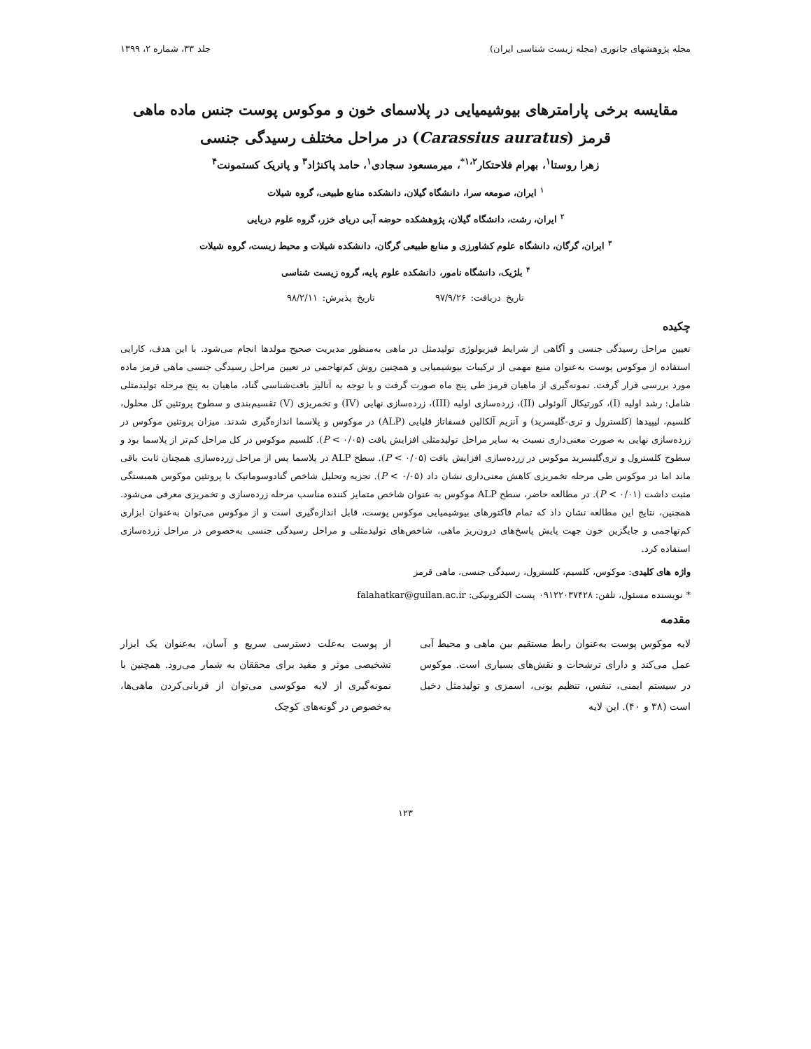مجله پژوهشهای جانوری (مجله زیست شناسی ایران) جلد ۳۳، شماره ۲، ۱۳۹۹
مقایسه برخی پارامترهای بیوشیمیایی در پلاسمای خون و موکوس پوست جنس ماده ماهی قرمز (Carassius auratus) در مراحل مختلف رسیدگی جنسی
زهرا روستا<sup>۱</sup>، بهرام فلاحتکار<sup>۱،۲*</sup>، میرمسعود سجادی<sup>۱</sup>، حامد پاکنژاد<sup>۳</sup> و پاتریک کستمونت<sup>۴</sup>
<sup>۱</sup> ایران، صومعه سرا، دانشگاه گیلان، دانشکده منابع طبیعی، گروه شیلات
<sup>۲</sup> ایران، رشت، دانشگاه گیلان، پژوهشکده حوضه آبی دریای خزر، گروه علوم دریایی
<sup>۳</sup> ایران، گرگان، دانشگاه علوم کشاورزی و منابع طبیعی گرگان، دانشکده شیلات و محیط زیست، گروه شیلات
<sup>۴</sup> بلژیک، دانشگاه نامور، دانشکده علوم پایه، گروه زیست شناسی
تاریخ دریافت: ۹۷/۹/۲۶ تاریخ پذیرش: ۹۸/۲/۱۱
چکیده
تعیین مراحل رسیدگی جنسی و آگاهی از شرایط فیزیولوژی تولیدمثل در ماهی به‌منظور مدیریت صحیح مولدها انجام می‌شود. با این هدف، کارایی استفاده از موکوس پوست به‌عنوان منبع مهمی از ترکیبات بیوشیمیایی و همچنین روش کم‌تهاجمی در تعیین مراحل رسیدگی جنسی ماهی قرمز ماده مورد بررسی قرار گرفت. نمونه‌گیری از ماهیان قرمز طی پنج ماه صورت گرفت و با توجه به آنالیز بافت‌شناسی گناد، ماهیان به پنج مرحله تولیدمثلی شامل: رشد اولیه (I)، کورتیکال آلوئولی (II)، زرده‌سازی اولیه (III)، زرده‌سازی نهایی (IV) و تخمریزی (V) تقسیم‌بندی و سطوح پروتئین کل محلول، کلسیم، لیپیدها (کلسترول و تری-گلیسرید) و آنزیم آلکالین فسفاتاز قلیایی (ALP) در موکوس و پلاسما اندازه‌گیری شدند. میزان پروتئین موکوس در زرده‌سازی نهایی به صورت معنی‌داری نسبت به سایر مراحل تولیدمثلی افزایش یافت (P < ۰/۰۵). کلسیم موکوس در کل مراحل کم‌تر از پلاسما بود و سطوح کلسترول و تری‌گلیسرید موکوس در زرده‌سازی افزایش یافت (P < ۰/۰۵). سطح ALP در پلاسما پس از مراحل زرده‌سازی همچنان ثابت باقی ماند اما در موکوس طی مرحله تخمریزی کاهش معنی‌داری نشان داد (P < ۰/۰۵). تجزیه وتحلیل شاخص گنادوسوماتیک با پروتئین موکوس همبستگی مثبت داشت (P < ۰/۰۱). در مطالعه حاضر، سطح ALP موکوس به عنوان شاخص متمایز کننده مناسب مرحله زرده‌سازی و تخمریزی معرفی می‌شود. همچنین، نتایج این مطالعه نشان داد که تمام فاکتورهای بیوشیمیایی موکوس پوست، قابل اندازه‌گیری است و از موکوس می‌توان به‌عنوان ابزاری کم‌تهاجمی و جایگزین خون جهت پایش پاسخ‌های درون‌ریز ماهی، شاخص‌های تولیدمثلی و مراحل رسیدگی جنسی به‌خصوص در مراحل زرده‌سازی استفاده کرد.
واژه های کلیدی: موکوس، کلسیم، کلسترول، رسیدگی جنسی، ماهی قرمز
* نویسنده مسئول، تلفن: ۰۹۱۲۲۰۳۷۴۲۸ پست الکترونیکی: falahatkar@guilan.ac.ir
مقدمه
لایه موکوس پوست به‌عنوان رابط مستقیم بین ماهی و محیط آبی عمل می‌کند و دارای ترشحات و نقش‌های بسیاری است. موکوس در سیستم ایمنی، تنفس، تنظیم یونی، اسمزی و تولیدمثل دخیل است (۳۸ و ۴۰). این لایه
از پوست به‌علت دسترسی سریع و آسان، به‌عنوان یک ابزار تشخیصی موثر و مفید برای محققان به شمار می‌رود. همچنین با نمونه‌گیری از لایه موکوسی می‌توان از قربانی‌کردن ماهی‌ها، به‌خصوص در گونه‌های کوچک
۱۲۳